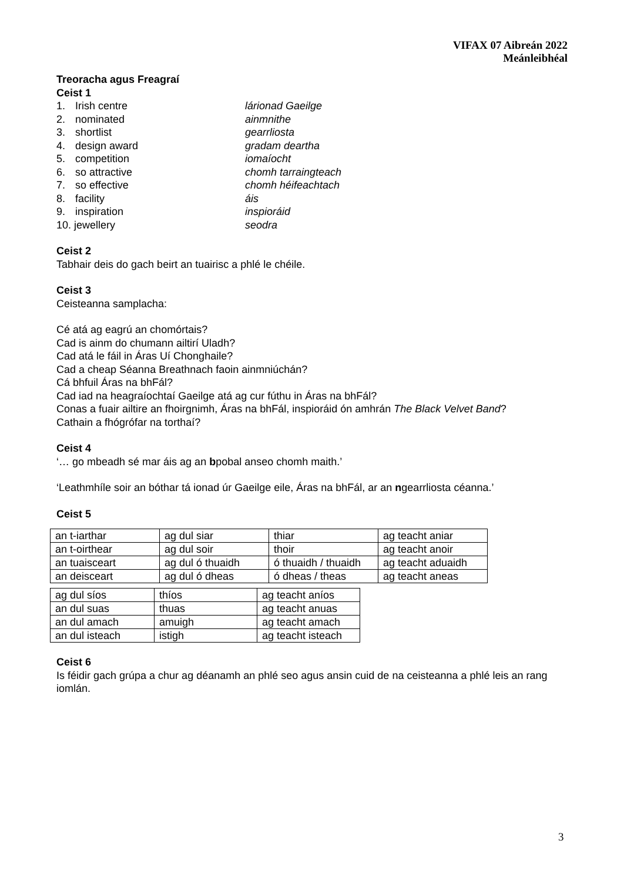VIFAX 07 Aibreán 2022
Meánleibhéal
Treoracha agus Freagraí
Ceist 1
| 1. | Irish centre | lárionad Gaeilge |
| 2. | nominated | ainmnithe |
| 3. | shortlist | gearrliosta |
| 4. | design award | gradam deartha |
| 5. | competition | iomaíocht |
| 6. | so attractive | chomh tarraingteach |
| 7. | so effective | chomh héifeachtach |
| 8. | facility | áis |
| 9. | inspiration | inspioráid |
| 10. jewellery | | seodra |
Ceist 2
Tabhair deis do gach beirt an tuairisc a phlé le chéile.
Ceist 3
Ceisteanna samplacha:
Cé atá ag eagrú an chomórtais?
Cad is ainm do chumann ailtirí Uladh?
Cad atá le fáil in Áras Uí Chonghaile?
Cad a cheap Séanna Breathnach faoin ainmniúchán?
Cá bhfuil Áras na bhFál?
Cad iad na heagraíochtaí Gaeilge atá ag cur fúthu in Áras na bhFál?
Conas a fuair ailtire an fhoirgnimh, Áras na bhFál, inspioráid ón amhrán The Black Velvet Band?
Cathain a fhógrófar na torthaí?
Ceist 4
‘… go mbeadh sé mar áis ag an bpobal anseo chomh maith.’
‘Leathmhíle soir an bóthar tá ionad úr Gaeilge eile, Áras na bhFál, ar an ngearrliosta céanna.’
Ceist 5
| an t-iarthar | ag dul siar | thiar | ag teacht aniar |
| an t-oirthear | ag dul soir | thoir | ag teacht anoir |
| an tuaisceart | ag dul ó thuaidh | ó thuaidh / thuaidh | ag teacht aduaidh |
| an deisceart | ag dul ó dheas | ó dheas / theas | ag teacht aneas |
| ag dul síos | thíos | ag teacht aníos |
| an dul suas | thuas | ag teacht anuas |
| an dul amach | amuigh | ag teacht amach |
| an dul isteach | istigh | ag teacht isteach |
Ceist 6
Is féidir gach grúpa a chur ag déanamh an phlé seo agus ansin cuid de na ceisteanna a phlé leis an rang iomlán.
3